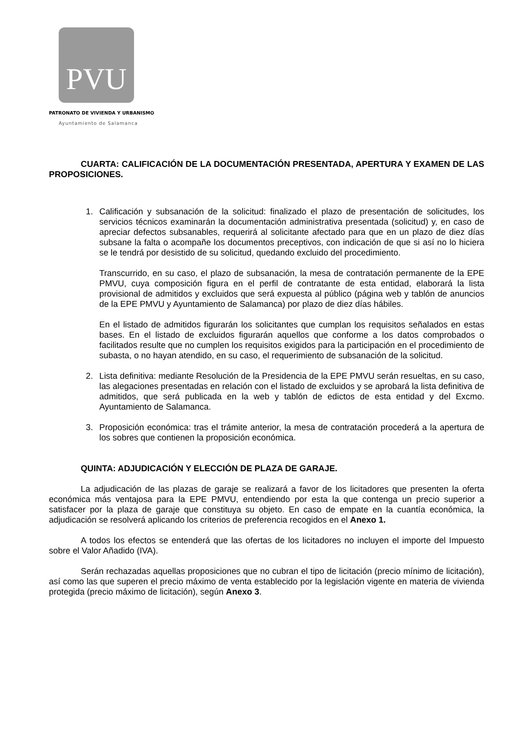PVU
PATRONATO DE VIVIENDA Y URBANISMO
Ayuntamiento de Salamanca
CUARTA: CALIFICACIÓN DE LA DOCUMENTACIÓN PRESENTADA, APERTURA Y EXAMEN DE LAS PROPOSICIONES.
1. Calificación y subsanación de la solicitud: finalizado el plazo de presentación de solicitudes, los servicios técnicos examinarán la documentación administrativa presentada (solicitud) y, en caso de apreciar defectos subsanables, requerirá al solicitante afectado para que en un plazo de diez días subsane la falta o acompañe los documentos preceptivos, con indicación de que si así no lo hiciera se le tendrá por desistido de su solicitud, quedando excluido del procedimiento.
Transcurrido, en su caso, el plazo de subsanación, la mesa de contratación permanente de la EPE PMVU, cuya composición figura en el perfil de contratante de esta entidad, elaborará la lista provisional de admitidos y excluidos que será expuesta al público (página web y tablón de anuncios de la EPE PMVU y Ayuntamiento de Salamanca) por plazo de diez días hábiles.
En el listado de admitidos figurarán los solicitantes que cumplan los requisitos señalados en estas bases. En el listado de excluidos figurarán aquellos que conforme a los datos comprobados o facilitados resulte que no cumplen los requisitos exigidos para la participación en el procedimiento de subasta, o no hayan atendido, en su caso, el requerimiento de subsanación de la solicitud.
2. Lista definitiva: mediante Resolución de la Presidencia de la EPE PMVU serán resueltas, en su caso, las alegaciones presentadas en relación con el listado de excluidos y se aprobará la lista definitiva de admitidos, que será publicada en la web y tablón de edictos de esta entidad y del Excmo. Ayuntamiento de Salamanca.
3. Proposición económica: tras el trámite anterior, la mesa de contratación procederá a la apertura de los sobres que contienen la proposición económica.
QUINTA: ADJUDICACIÓN Y ELECCIÓN DE PLAZA DE GARAJE.
La adjudicación de las plazas de garaje se realizará a favor de los licitadores que presenten la oferta económica más ventajosa para la EPE PMVU, entendiendo por esta la que contenga un precio superior a satisfacer por la plaza de garaje que constituya su objeto. En caso de empate en la cuantía económica, la adjudicación se resolverá aplicando los criterios de preferencia recogidos en el Anexo 1.
A todos los efectos se entenderá que las ofertas de los licitadores no incluyen el importe del Impuesto sobre el Valor Añadido (IVA).
Serán rechazadas aquellas proposiciones que no cubran el tipo de licitación (precio mínimo de licitación), así como las que superen el precio máximo de venta establecido por la legislación vigente en materia de vivienda protegida (precio máximo de licitación), según Anexo 3.